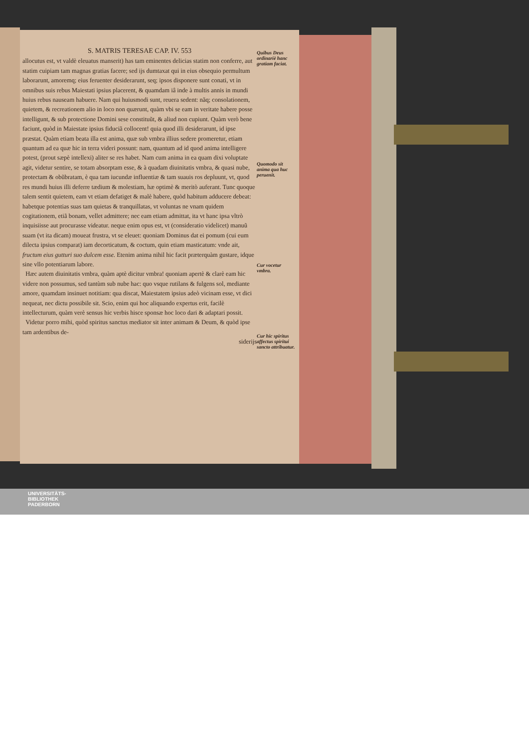S. MATRIS TERESAE CAP. IV. 553
allocutus est, vt valdè eleuatus manserit) has tam eminentes delicias statim non conferre, aut statim cuipiam tam magnas gratias facere; sed ijs dumtaxat qui in eius obsequio permultum laborarunt, amoremq; eius feruenter desiderarunt, seq; ipsos disponere sunt conati, vt in omnibus suis rebus Maiestati ipsius placerent, & quamdam iâ inde à multis annis in mundi huius rebus nauseam habuere. Nam qui huiusmodi sunt, reuera sedent: nãq; consolationem, quietem, & recreationem alio in loco non quærunt, quàm vbi se eam in veritate habere posse intelligunt, & sub protectione Domini sese constituũt, & aliud non cupiunt. Quàm verò bene faciunt, quòd in Maiestate ipsius fiduciã collocent! quia quod illi desiderarunt, id ipse præstat. Quàm etiam beata illa est anima, quæ sub vmbra illius sedere promeretur, etiam quantum ad ea quæ hic in terra videri possunt: nam, quantum ad id quod anima intelligere potest, (prout sæpè intellexi) aliter se res habet. Nam cum anima in ea quam dixi voluptate agit, videtur sentire, se totam absorptam esse, & à quadam diuinitatis vmbra, & quasi nube, protectam & obũbratam, è qua tam iucundæ influentiæ & tam suauis ros depluunt, vt, quod res mundi huius illi deferre tædium & molestiam, hæ optimè & meritò auferant. Tunc quoque talem sentit quietem, eam vt etiam defatiget & malè habere, quòd habitum adducere debeat: habetque potentias suas tam quietas & tranquillatas, vt voluntas ne vnam quidem cogitationem, etiã bonam, vellet admittere; nec eam etiam admittat, ita vt hanc ipsa vltrò inquisiisse aut procurasse videatur. neque enim opus est, vt (consideratio videlicet) manuũ suam (vt ita dicam) moueat frustra, vt se eleuet: quoniam Dominus dat ei pomum (cui eum dilecta ipsius comparat) iam decorticatum, & coctum, quin etiam masticatum: vnde ait, fructum eius gutturi suo dulcem esse. Etenim anima nihil hic facit præterquàm gustare, idque sine vllo potentiarum labore.
Hæc autem diuinitatis vmbra, quàm aptè dicitur vmbra! quoniam apertè & clarè eam hic videre non possumus, sed tantùm sub nube hac: quo vsque rutilans & fulgens sol, mediante amore, quamdam insinuet notitiam: qua discat, Maiestatem ipsius adeò vicinam esse, vt dici nequeat, nec dictu possibile sit. Scio, enim qui hoc aliquando expertus erit, facilè intellecturum, quàm verè sensus hic verbis hisce sponsæ hoc loco dari & adaptari possit.
Videtur porro mihi, quòd spiritus sanctus mediator sit inter animam & Deum, & quòd ipse tam ardentibus de-
siderijs
Quibus Deus ordinariè hanc gratiam faciat.
Quomodo sit anima qua huc peruenit.
Cur vocetur vmbra.
Cur hic spiritus affectus spiritui sancto attribuatur.
UNIVERSITÄTS-
BIBLIOTHEK
PADERBORN